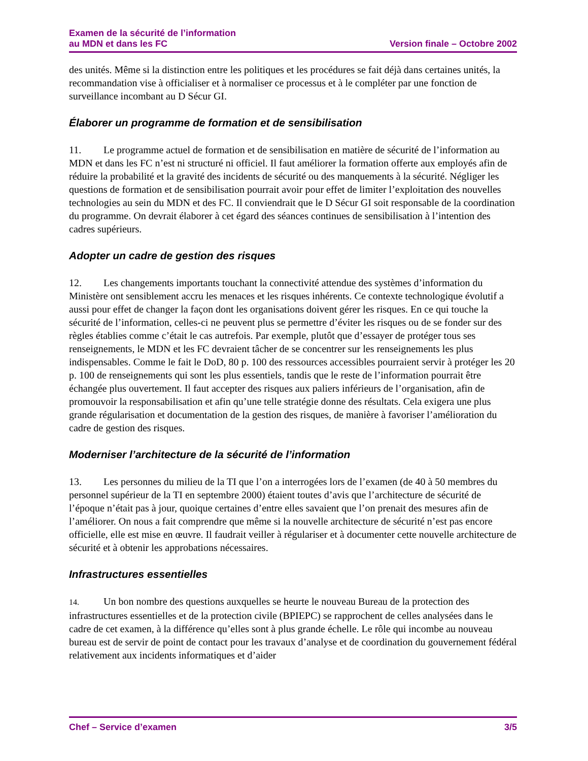Examen de la sécurité de l’information
au MDN et dans les FC
Version finale – Octobre 2002
des unités. Même si la distinction entre les politiques et les procédures se fait déjà dans certaines unités, la recommandation vise à officialiser et à normaliser ce processus et à le compléter par une fonction de surveillance incombant au D Sécur GI.
Élaborer un programme de formation et de sensibilisation
11. Le programme actuel de formation et de sensibilisation en matière de sécurité de l’information au MDN et dans les FC n’est ni structuré ni officiel. Il faut améliorer la formation offerte aux employés afin de réduire la probabilité et la gravité des incidents de sécurité ou des manquements à la sécurité. Négliger les questions de formation et de sensibilisation pourrait avoir pour effet de limiter l’exploitation des nouvelles technologies au sein du MDN et des FC. Il conviendrait que le D Sécur GI soit responsable de la coordination du programme. On devrait élaborer à cet égard des séances continues de sensibilisation à l’intention des cadres supérieurs.
Adopter un cadre de gestion des risques
12. Les changements importants touchant la connectivité attendue des systèmes d’information du Ministère ont sensiblement accru les menaces et les risques inhérents. Ce contexte technologique évolutif a aussi pour effet de changer la façon dont les organisations doivent gérer les risques. En ce qui touche la sécurité de l’information, celles-ci ne peuvent plus se permettre d’éviter les risques ou de se fonder sur des règles établies comme c’était le cas autrefois. Par exemple, plutôt que d’essayer de protéger tous ses renseignements, le MDN et les FC devraient tâcher de se concentrer sur les renseignements les plus indispensables. Comme le fait le DoD, 80 p. 100 des ressources accessibles pourraient servir à protéger les 20 p. 100 de renseignements qui sont les plus essentiels, tandis que le reste de l’information pourrait être échangée plus ouvertement. Il faut accepter des risques aux paliers inférieurs de l’organisation, afin de promouvoir la responsabilisation et afin qu’une telle stratégie donne des résultats. Cela exigera une plus grande régularisation et documentation de la gestion des risques, de manière à favoriser l’amélioration du cadre de gestion des risques.
Moderniser l’architecture de la sécurité de l’information
13. Les personnes du milieu de la TI que l’on a interrogées lors de l’examen (de 40 à 50 membres du personnel supérieur de la TI en septembre 2000) étaient toutes d’avis que l’architecture de sécurité de l’époque n’était pas à jour, quoique certaines d’entre elles savaient que l’on prenait des mesures afin de l’améliorer. On nous a fait comprendre que même si la nouvelle architecture de sécurité n’est pas encore officielle, elle est mise en œuvre. Il faudrait veiller à régulariser et à documenter cette nouvelle architecture de sécurité et à obtenir les approbations nécessaires.
Infrastructures essentielles
14. Un bon nombre des questions auxquelles se heurte le nouveau Bureau de la protection des infrastructures essentielles et de la protection civile (BPIEPC) se rapprochent de celles analysées dans le cadre de cet examen, à la différence qu’elles sont à plus grande échelle. Le rôle qui incombe au nouveau bureau est de servir de point de contact pour les travaux d’analyse et de coordination du gouvernement fédéral relativement aux incidents informatiques et d’aider
Chef – Service d’examen 3/5